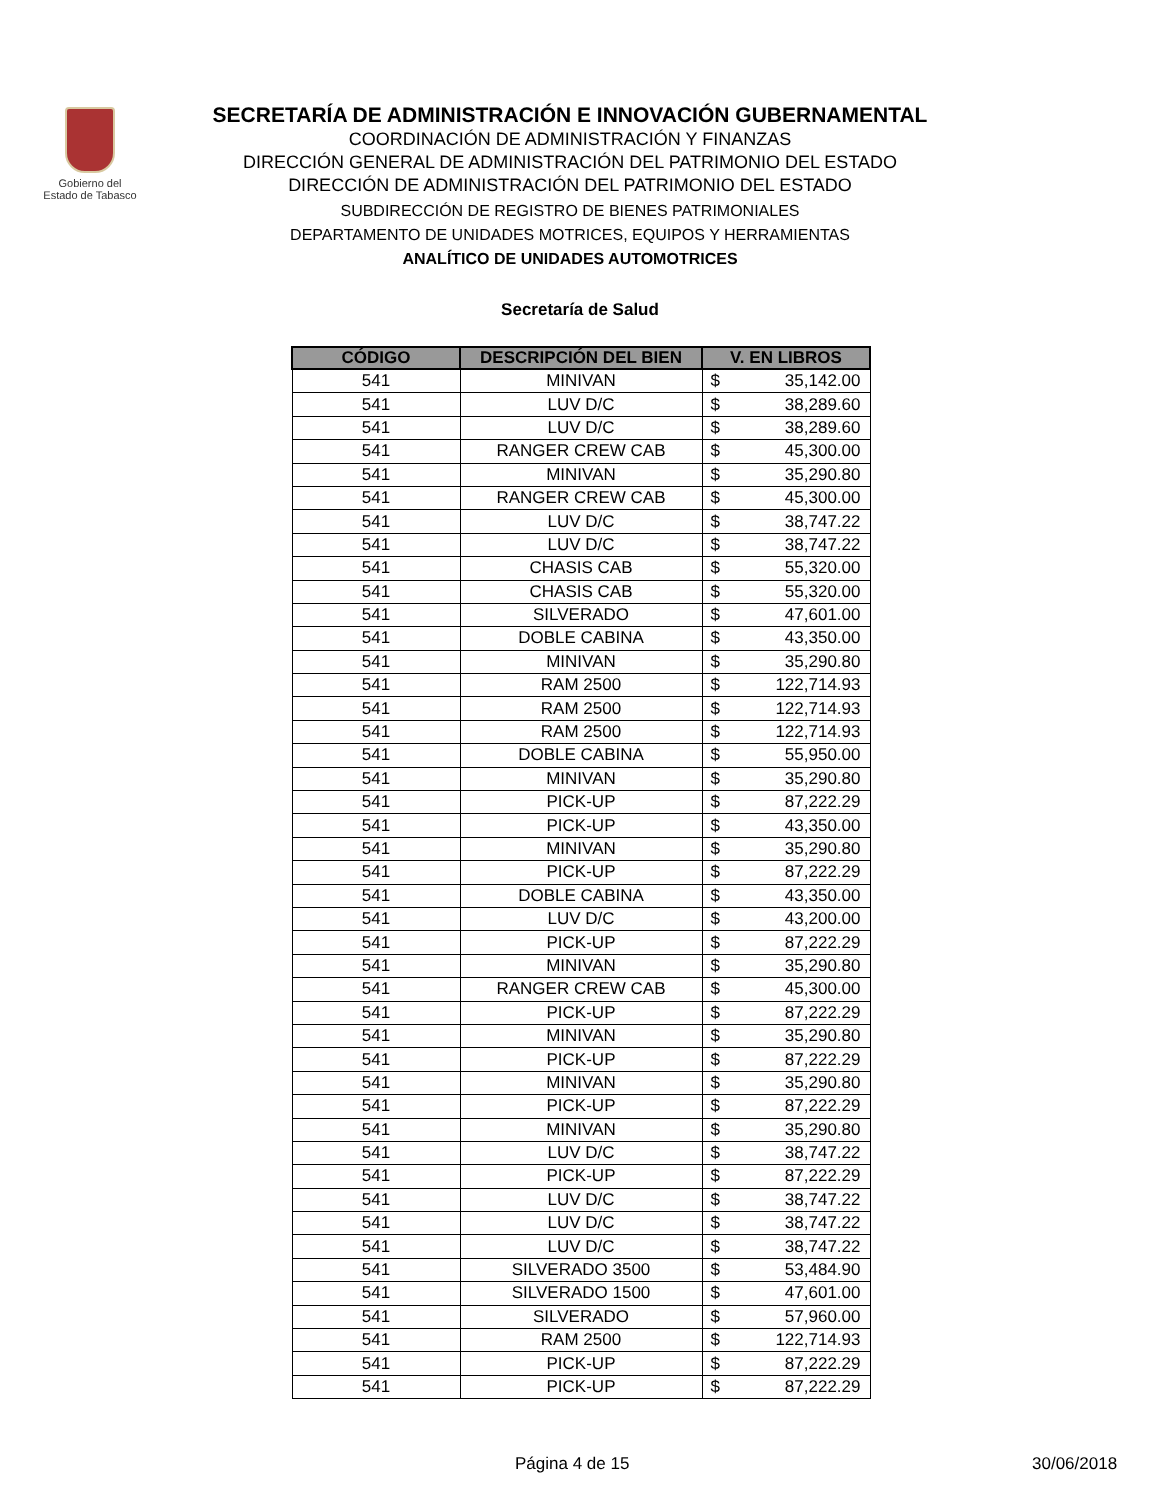Gobierno del
Estado de Tabasco
SECRETARÍA DE ADMINISTRACIÓN E INNOVACIÓN GUBERNAMENTAL
COORDINACIÓN DE ADMINISTRACIÓN Y FINANZAS
DIRECCIÓN GENERAL DE ADMINISTRACIÓN DEL PATRIMONIO DEL ESTADO
DIRECCIÓN DE ADMINISTRACIÓN DEL PATRIMONIO DEL ESTADO
SUBDIRECCIÓN DE REGISTRO DE BIENES PATRIMONIALES
DEPARTAMENTO DE UNIDADES MOTRICES, EQUIPOS Y HERRAMIENTAS
ANALÍTICO DE UNIDADES AUTOMOTRICES
Secretaría de Salud
| CÓDIGO | DESCRIPCIÓN DEL BIEN | V. EN LIBROS | |
| --- | --- | --- | --- |
| 541 | MINIVAN | $ | 35,142.00 |
| 541 | LUV D/C | $ | 38,289.60 |
| 541 | LUV D/C | $ | 38,289.60 |
| 541 | RANGER CREW CAB | $ | 45,300.00 |
| 541 | MINIVAN | $ | 35,290.80 |
| 541 | RANGER CREW CAB | $ | 45,300.00 |
| 541 | LUV D/C | $ | 38,747.22 |
| 541 | LUV D/C | $ | 38,747.22 |
| 541 | CHASIS CAB | $ | 55,320.00 |
| 541 | CHASIS CAB | $ | 55,320.00 |
| 541 | SILVERADO | $ | 47,601.00 |
| 541 | DOBLE CABINA | $ | 43,350.00 |
| 541 | MINIVAN | $ | 35,290.80 |
| 541 | RAM 2500 | $ | 122,714.93 |
| 541 | RAM 2500 | $ | 122,714.93 |
| 541 | RAM 2500 | $ | 122,714.93 |
| 541 | DOBLE CABINA | $ | 55,950.00 |
| 541 | MINIVAN | $ | 35,290.80 |
| 541 | PICK-UP | $ | 87,222.29 |
| 541 | PICK-UP | $ | 43,350.00 |
| 541 | MINIVAN | $ | 35,290.80 |
| 541 | PICK-UP | $ | 87,222.29 |
| 541 | DOBLE CABINA | $ | 43,350.00 |
| 541 | LUV D/C | $ | 43,200.00 |
| 541 | PICK-UP | $ | 87,222.29 |
| 541 | MINIVAN | $ | 35,290.80 |
| 541 | RANGER CREW CAB | $ | 45,300.00 |
| 541 | PICK-UP | $ | 87,222.29 |
| 541 | MINIVAN | $ | 35,290.80 |
| 541 | PICK-UP | $ | 87,222.29 |
| 541 | MINIVAN | $ | 35,290.80 |
| 541 | PICK-UP | $ | 87,222.29 |
| 541 | MINIVAN | $ | 35,290.80 |
| 541 | LUV D/C | $ | 38,747.22 |
| 541 | PICK-UP | $ | 87,222.29 |
| 541 | LUV D/C | $ | 38,747.22 |
| 541 | LUV D/C | $ | 38,747.22 |
| 541 | LUV D/C | $ | 38,747.22 |
| 541 | SILVERADO 3500 | $ | 53,484.90 |
| 541 | SILVERADO 1500 | $ | 47,601.00 |
| 541 | SILVERADO | $ | 57,960.00 |
| 541 | RAM 2500 | $ | 122,714.93 |
| 541 | PICK-UP | $ | 87,222.29 |
| 541 | PICK-UP | $ | 87,222.29 |
Página 4 de 15 30/06/2018